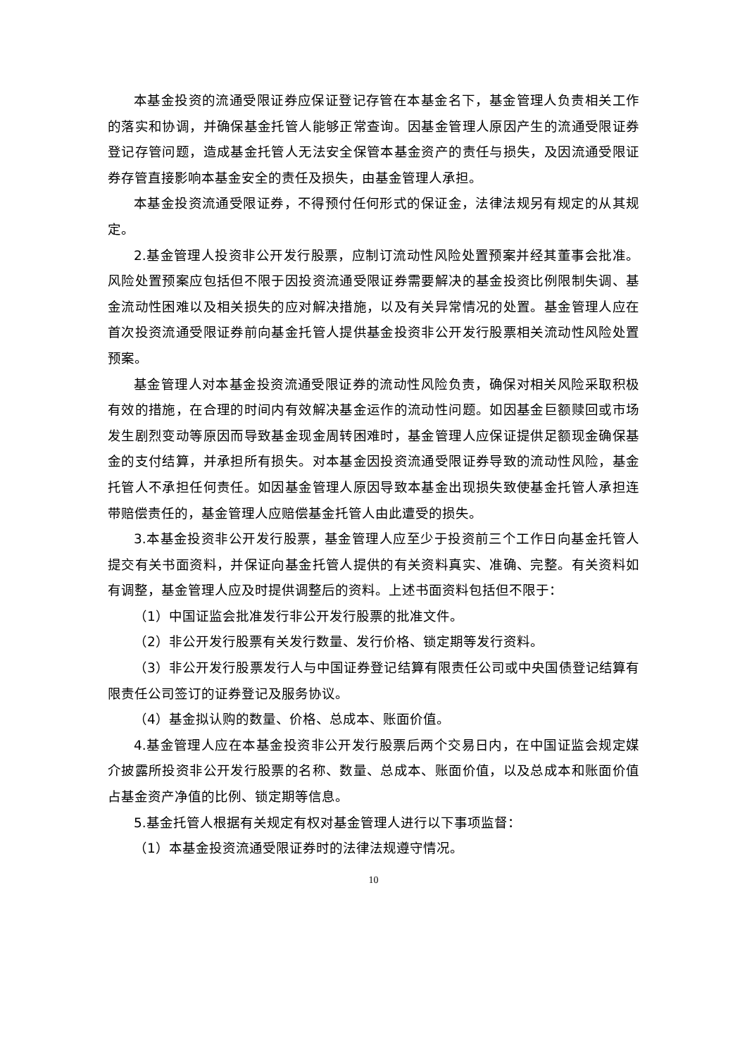本基金投资的流通受限证券应保证登记存管在本基金名下，基金管理人负责相关工作的落实和协调，并确保基金托管人能够正常查询。因基金管理人原因产生的流通受限证券登记存管问题，造成基金托管人无法安全保管本基金资产的责任与损失，及因流通受限证券存管直接影响本基金安全的责任及损失，由基金管理人承担。
本基金投资流通受限证券，不得预付任何形式的保证金，法律法规另有规定的从其规定。
2.基金管理人投资非公开发行股票，应制订流动性风险处置预案并经其董事会批准。风险处置预案应包括但不限于因投资流通受限证券需要解决的基金投资比例限制失调、基金流动性困难以及相关损失的应对解决措施，以及有关异常情况的处置。基金管理人应在首次投资流通受限证券前向基金托管人提供基金投资非公开发行股票相关流动性风险处置预案。
基金管理人对本基金投资流通受限证券的流动性风险负责，确保对相关风险采取积极有效的措施，在合理的时间内有效解决基金运作的流动性问题。如因基金巨额赎回或市场发生剧烈变动等原因而导致基金现金周转困难时，基金管理人应保证提供足额现金确保基金的支付结算，并承担所有损失。对本基金因投资流通受限证券导致的流动性风险，基金托管人不承担任何责任。如因基金管理人原因导致本基金出现损失致使基金托管人承担连带赔偿责任的，基金管理人应赔偿基金托管人由此遭受的损失。
3.本基金投资非公开发行股票，基金管理人应至少于投资前三个工作日向基金托管人提交有关书面资料，并保证向基金托管人提供的有关资料真实、准确、完整。有关资料如有调整，基金管理人应及时提供调整后的资料。上述书面资料包括但不限于：
（1）中国证监会批准发行非公开发行股票的批准文件。
（2）非公开发行股票有关发行数量、发行价格、锁定期等发行资料。
（3）非公开发行股票发行人与中国证券登记结算有限责任公司或中央国债登记结算有限责任公司签订的证券登记及服务协议。
（4）基金拟认购的数量、价格、总成本、账面价值。
4.基金管理人应在本基金投资非公开发行股票后两个交易日内，在中国证监会规定媒介披露所投资非公开发行股票的名称、数量、总成本、账面价值，以及总成本和账面价值占基金资产净值的比例、锁定期等信息。
5.基金托管人根据有关规定有权对基金管理人进行以下事项监督：
（1）本基金投资流通受限证券时的法律法规遵守情况。
10